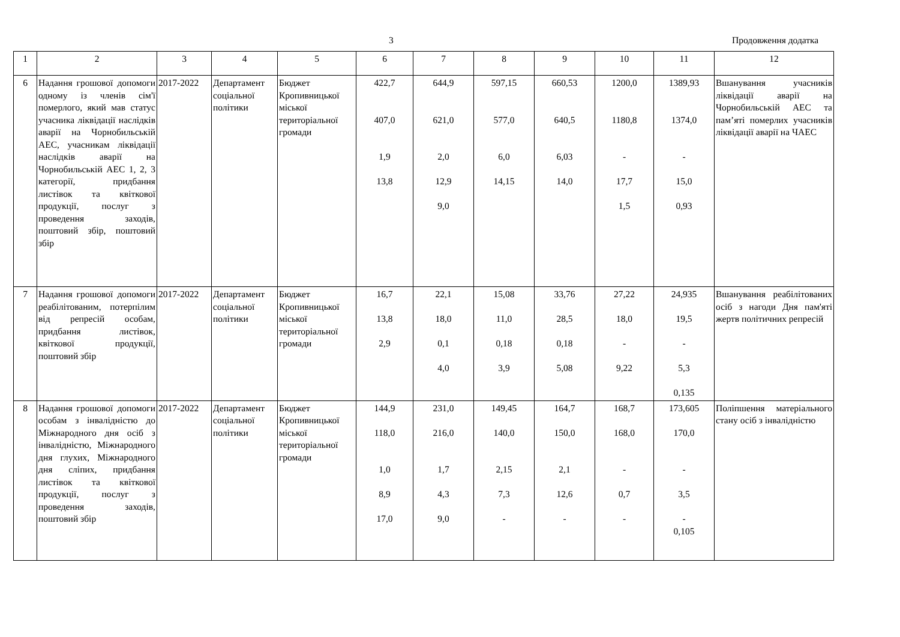3 Продовження додатка
| 1 | 2 | 3 | 4 | 5 | 6 | 7 | 8 | 9 | 10 | 11 | 12 |
| 6 | Надання грошової допомоги одному із членів сім'ї померлого, який мав статус учасника ліквідації наслідків аварії на Чорнобильській АЕС, учасникам ліквідації наслідків аварії на Чорнобильській АЕС 1, 2, 3 категорії, придбання листівок та квіткової продукції, послуг з проведення заходів, поштовий збір, поштовий збір | 2017-2022 | Департамент соціальної політики | Бюджет Кропивницької міської територіальної громади | 422,7 407,0 1,9 13,8 | 644,9 621,0 2,0 12,9 9,0 | 597,15 577,0 6,0 14,15 | 660,53 640,5 6,03 14,0 | 1200,0 1180,8 - 17,7 1,5 | 1389,93 1374,0 - 15,0 0,93 | Вшанування учасників ліквідації аварії на Чорнобильській АЕС та пам’яті померлих учасників ліквідації аварії на ЧАЕС |
| 7 | Надання грошової допомоги реабілітованим, потерпілим від репресій особам, придбання листівок, квіткової продукції, поштовий збір | 2017-2022 | Департамент соціальної політики | Бюджет Кропивницької міської територіальної громади | 16,7 13,8 2,9 | 22,1 18,0 0,1 4,0 | 15,08 11,0 0,18 3,9 | 33,76 28,5 0,18 5,08 | 27,22 18,0 - 9,22 | 24,935 19,5 - 5,3 0,135 | Вшанування реабілітованих осіб з нагоди Дня пам'яті жертв політичних репресій |
| 8 | Надання грошової допомоги особам з інвалідністю до Міжнародного дня осіб з інвалідністю, Міжнародного дня глухих, Міжнародного дня сліпих, придбання листівок та квіткової продукції, послуг з проведення заходів, поштовий збір | 2017-2022 | Департамент соціальної політики | Бюджет Кропивницької міської територіальної громади | 144,9 118,0 1,0 8,9 17,0 | 231,0 216,0 1,7 4,3 9,0 | 149,45 140,0 2,15 7,3 - | 164,7 150,0 2,1 12,6 - | 168,7 168,0 - 0,7 - | 173,605 170,0 - 3,5 - 0,105 | Поліпшення матеріального стану осіб з інвалідністю |